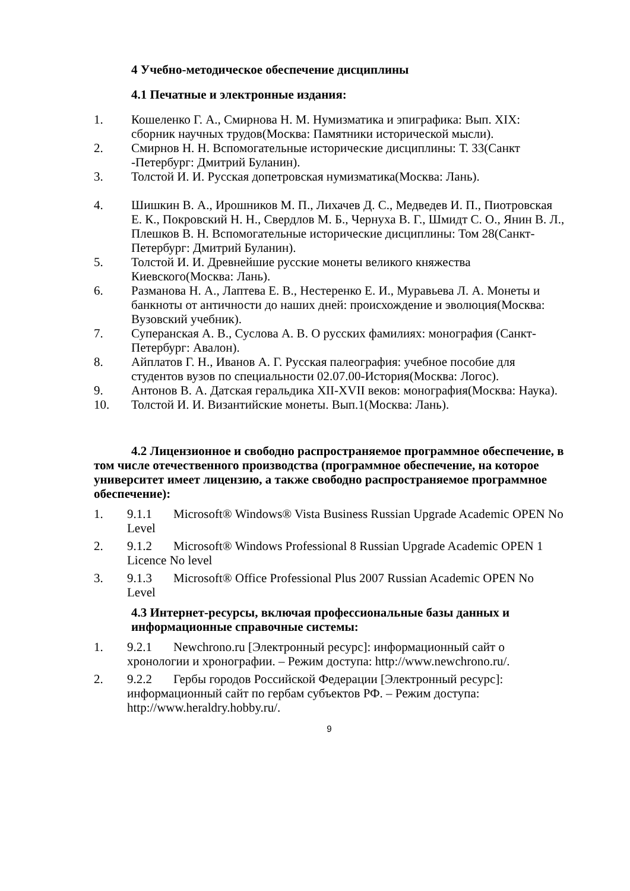4 Учебно-методическое обеспечение дисциплины
4.1 Печатные и электронные издания:
1. Кошеленко Г. А., Смирнова Н. М. Нумизматика и эпиграфика: Вып. XIX: сборник научных трудов(Москва: Памятники исторической мысли).
2. Смирнов Н. Н. Вспомогательные исторические дисциплины: Т. 33(Санкт -Петербург: Дмитрий Буланин).
3. Толстой И. И. Русская допетровская нумизматика(Москва: Лань).
4. Шишкин В. А., Ирошников М. П., Лихачев Д. С., Медведев И. П., Пиотровская Е. К., Покровский Н. Н., Свердлов М. Б., Чернуха В. Г., Шмидт С. О., Янин В. Л., Плешков В. Н. Вспомогательные исторические дисциплины: Том 28(Санкт-Петербург: Дмитрий Буланин).
5. Толстой И. И. Древнейшие русские монеты великого княжества Киевского(Москва: Лань).
6. Разманова Н. А., Лаптева Е. В., Нестеренко Е. И., Муравьева Л. А. Монеты и банкноты от античности до наших дней: происхождение и эволюция(Москва: Вузовский учебник).
7. Суперанская А. В., Суслова А. В. О русских фамилиях: монография (Санкт-Петербург: Авалон).
8. Айплатов Г. Н., Иванов А. Г. Русская палеография: учебное пособие для студентов вузов по специальности 02.07.00-История(Москва: Логос).
9. Антонов В. А. Датская геральдика XII-XVII веков: монография(Москва: Наука).
10. Толстой И. И. Византийские монеты. Вып.1(Москва: Лань).
4.2 Лицензионное и свободно распространяемое программное обеспечение, в том числе отечественного производства (программное обеспечение, на которое университет имеет лицензию, а также свободно распространяемое программное обеспечение):
1. 9.1.1 Microsoft® Windows® Vista Business Russian Upgrade Academic OPEN No Level
2. 9.1.2 Microsoft® Windows Professional 8 Russian Upgrade Academic OPEN 1 Licence No level
3. 9.1.3 Microsoft® Office Professional Plus 2007 Russian Academic OPEN No Level
4.3 Интернет-ресурсы, включая профессиональные базы данных и информационные справочные системы:
1. 9.2.1 Newchrono.ru [Электронный ресурс]: информационный сайт о хронологии и хронографии. – Режим доступа: http://www.newchrono.ru/.
2. 9.2.2 Гербы городов Российской Федерации [Электронный ресурс]: информационный сайт по гербам субъектов РФ. – Режим доступа: http://www.heraldry.hobby.ru/.
9